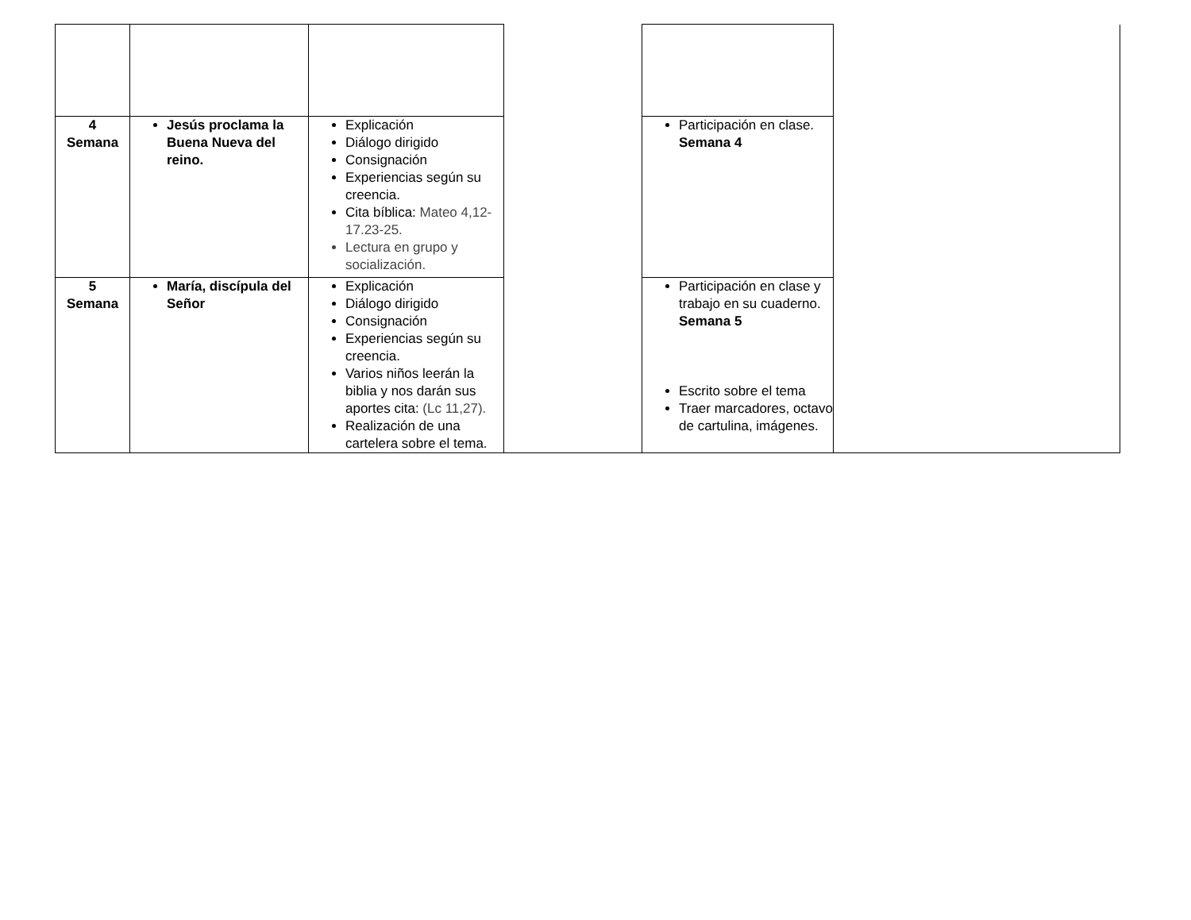| 4 Semana | Jesús proclama la Buena Nueva del reino. | Explicación Diálogo dirigido Consignación Experiencias según su creencia. Cita bíblica: Mateo 4,12-17.23-25. Lectura en grupo y socialización. | | Participación en clase. Semana 4 | |
| 5 Semana | María, discípula del Señor | Explicación Diálogo dirigido Consignación Experiencias según su creencia. Varios niños leerán la biblia y nos darán sus aportes cita: (Lc 11,27). Realización de una cartelera sobre el tema. | | Participación en clase y trabajo en su cuaderno. Semana 5 Escrito sobre el tema Traer marcadores, octavo de cartulina, imágenes. | |